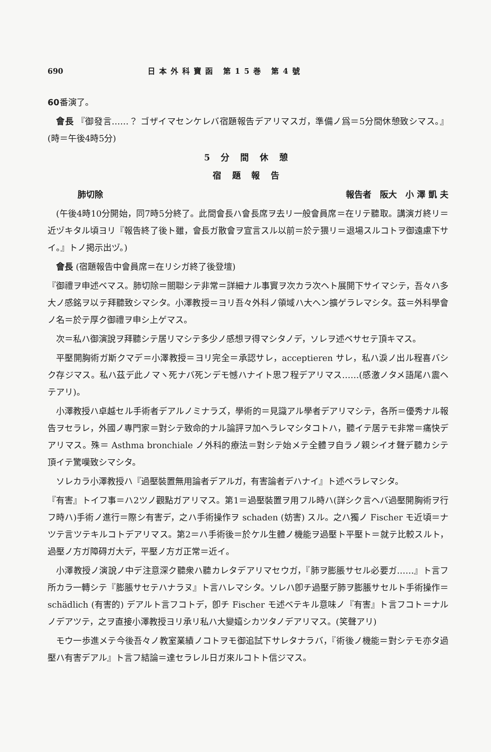690 日本外科寶函 第15巻 第4號
60番演了。
會長 『御發言……？ ゴザイマセンケレバ宿題報告デアリマスガ，準備ノ爲＝5分間休憩致シマス。』(時＝午後4時5分)
5 分 間 休 憩
宿 題 報 告
肺切除 報告者　阪大　小 澤 凱 夫
(午後4時10分開始，同7時5分終了。此間會長ハ會長席ヲ去リ一般會員席＝在リテ聽取。講演ガ終リ＝近ヅキタル頃ヨリ『報告終了後ト雖，會長ガ散會ヲ宣言スル以前＝於テ猥リ＝退場スルコトヲ御遠慮下サイ。』トノ掲示出ヅ。)
會長 (宿題報告中會員席＝在リシガ終了後登壇)
『御禮ヲ申述ベマス。肺切除＝關聯シテ非常＝詳細ナル事實ヲ次カラ次ヘト展開下サイマシテ，吾々ハ多大ノ感銘ヲ以テ拜聽致シマシタ。小澤教授＝ヨリ吾々外科ノ領域ハ大ヘン擴ゲラレマシタ。茲＝外科學會ノ名＝於テ厚ク御禮ヲ申シ上ゲマス。
次＝私ハ御演說ヲ拜聽シテ居リマシテ多少ノ感想ヲ得マシタノデ，ソレヲ述ベサセテ頂キマス。
平壓開胸術ガ斯クマデ＝小澤教授＝ヨリ完全＝承認サレ，acceptieren サレ，私ハ淚ノ出ル程喜バシク存ジマス。私ハ茲デ此ノマヽ死ナバ死ンデモ憾ハナイト思フ程デアリマス……(感激ノタメ語尾ハ震ヘテアリ)。
小澤教授ハ卓越セル手術者デアルノミナラズ，學術的＝見識アル學者デアリマシテ，各所＝優秀ナル報告ヲセラレ，外國ノ專門家＝對シテ致命的ナル論評ヲ加ヘラレマシタコトハ，聽イテ居テモ非常＝痛快デアリマス。殊＝ Asthma bronchiale ノ外科的療法＝對シテ始メテ全體ヲ自ラノ親シイオ聲デ聽カシテ頂イテ驚嘆致シマシタ。
ソレカラ小澤教授ハ『過壓裝置無用論者デアルガ，有害論者デハナイ』ト述ベラレマシタ。
『有害』トイフ事＝ハ2ツノ觀點ガアリマス。第1＝過壓裝置ヲ用フル時ハ(詳シク言ヘバ過壓開胸術ヲ行フ時ハ)手術ノ進行＝際シ有害デ，之ハ手術操作ヲ schaden (妨害) スル。之ハ獨ノ Fischer モ近頃＝ナツテ言ツテキルコトデアリマス。第2＝ハ手術後＝於ケル生體ノ機能ヲ過壓ト平壓ト＝就テ比較スルト，過壓ノ方ガ障碍ガ大デ，平壓ノ方ガ正常＝近イ。
小澤教授ノ演說ノ中デ注意深ク聽衆ハ聽カレタデアリマセウガ，『肺ヲ膨脹サセル必要ガ……』ト言フ所カラ一轉シテ『膨脹サセテハナラヌ』ト言ハレマシタ。ソレハ卽チ過壓デ肺ヲ膨脹サセルト手術操作＝ schädlich (有害的) デアルト言フコトデ，卽チ Fischer モ述ベテキル意味ノ『有害』ト言フコト＝ナルノデアツテ，之ヲ直接小澤教授ヨリ承リ私ハ大變嬉シカツタノデアリマス。(笑聲アリ)
モウ一歩進メテ今後吾々ノ教室業績ノコトヲモ御追試下サレタナラバ，『術後ノ機能＝對シテモ亦タ過壓ハ有害デアル』ト言フ結論＝達セラレル日ガ來ルコトト信ジマス。